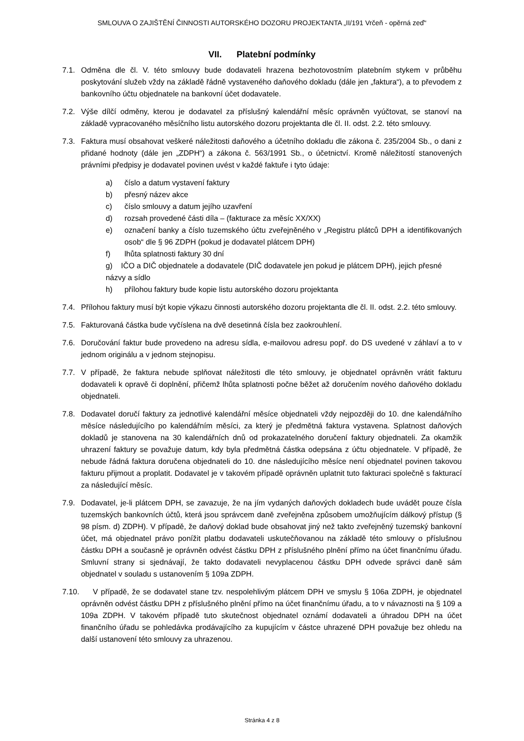SMLOUVA O ZAJIŠTĚNÍ ČINNOSTI AUTORSKÉHO DOZORU PROJEKTANTA „II/191 Vrčeň - opěrná zeď“
VII. Platební podmínky
7.1. Odměna dle čl. V. této smlouvy bude dodavateli hrazena bezhotovostním platebním stykem v průběhu poskytování služeb vždy na základě řádně vystaveného daňového dokladu (dále jen „faktura“), a to převodem z bankovního účtu objednatele na bankovní účet dodavatele.
7.2. Výše dílčí odměny, kterou je dodavatel za příslušný kalendářní měsíc oprávněn vyúčtovat, se stanoví na základě vypracovaného měsíčního listu autorského dozoru projektanta dle čl. II. odst. 2.2. této smlouvy.
7.3. Faktura musí obsahovat veškeré náležitosti daňového a účetního dokladu dle zákona č. 235/2004 Sb., o dani z přidané hodnoty (dále jen „ZDPH“) a zákona č. 563/1991 Sb., o účetnictví. Kromě náležitostí stanovených právními předpisy je dodavatel povinen uvést v každé faktuře i tyto údaje:
a) číslo a datum vystavení faktury
b) přesný název akce
c) číslo smlouvy a datum jejího uzavření
d) rozsah provedené části díla – (fakturace za měsíc XX/XX)
e) označení banky a číslo tuzemského účtu zveřejněného v „Registru plátců DPH a identifikovaných osob“ dle § 96 ZDPH (pokud je dodavatel plátcem DPH)
f) lhůta splatnosti faktury 30 dní
g) IČO a DIČ objednatele a dodavatele (DIČ dodavatele jen pokud je plátcem DPH), jejich přesné názvy a sídlo
h) přílohou faktury bude kopie listu autorského dozoru projektanta
7.4. Přílohou faktury musí být kopie výkazu činnosti autorského dozoru projektanta dle čl. II. odst. 2.2. této smlouvy.
7.5. Fakturovaná částka bude vyčíslena na dvě desetinná čísla bez zaokrouhlení.
7.6. Doručování faktur bude provedeno na adresu sídla, e-mailovou adresu popř. do DS uvedené v záhlaví a to v jednom originálu a v jednom stejnopisu.
7.7. V případě, že faktura nebude splňovat náležitosti dle této smlouvy, je objednatel oprávněn vrátit fakturu dodavateli k opravě či doplnění, přičemž lhůta splatnosti počne běžet až doručením nového daňového dokladu objednateli.
7.8. Dodavatel doručí faktury za jednotlivé kalendářní měsíce objednateli vždy nejpozději do 10. dne kalendářního měsíce následujícího po kalendářním měsíci, za který je předmětná faktura vystavena. Splatnost daňových dokladů je stanovena na 30 kalendářních dnů od prokazatelného doručení faktury objednateli. Za okamžik uhrazení faktury se považuje datum, kdy byla předmětná částka odepsána z účtu objednatele. V případě, že nebude řádná faktura doručena objednateli do 10. dne následujícího měsíce není objednatel povinen takovou fakturu přijmout a proplatit. Dodavatel je v takovém případě oprávněn uplatnit tuto fakturaci společně s fakturací za následující měsíc.
7.9. Dodavatel, je-li plátcem DPH, se zavazuje, že na jím vydaných daňových dokladech bude uvádět pouze čísla tuzemských bankovních účtů, která jsou správcem daně zveřejněna způsobem umožňujícím dálkový přístup (§ 98 písm. d) ZDPH). V případě, že daňový doklad bude obsahovat jiný než takto zveřejněný tuzemský bankovní účet, má objednatel právo ponížit platbu dodavateli uskutečňovanou na základě této smlouvy o příslušnou částku DPH a současně je oprávněn odvést částku DPH z příslušného plnění přímo na účet finančnímu úřadu. Smluvní strany si sjednávají, že takto dodavateli nevyplacenou částku DPH odvede správci daně sám objednatel v souladu s ustanovením § 109a ZDPH.
7.10. V případě, že se dodavatel stane tzv. nespolehlivým plátcem DPH ve smyslu § 106a ZDPH, je objednatel oprávněn odvést částku DPH z příslušného plnění přímo na účet finančnímu úřadu, a to v návaznosti na § 109 a 109a ZDPH. V takovém případě tuto skutečnost objednatel oznámí dodavateli a úhradou DPH na účet finančního úřadu se pohledávka prodávajícího za kupujícím v částce uhrazené DPH považuje bez ohledu na další ustanovení této smlouvy za uhrazenou.
Stránka 4 z 8